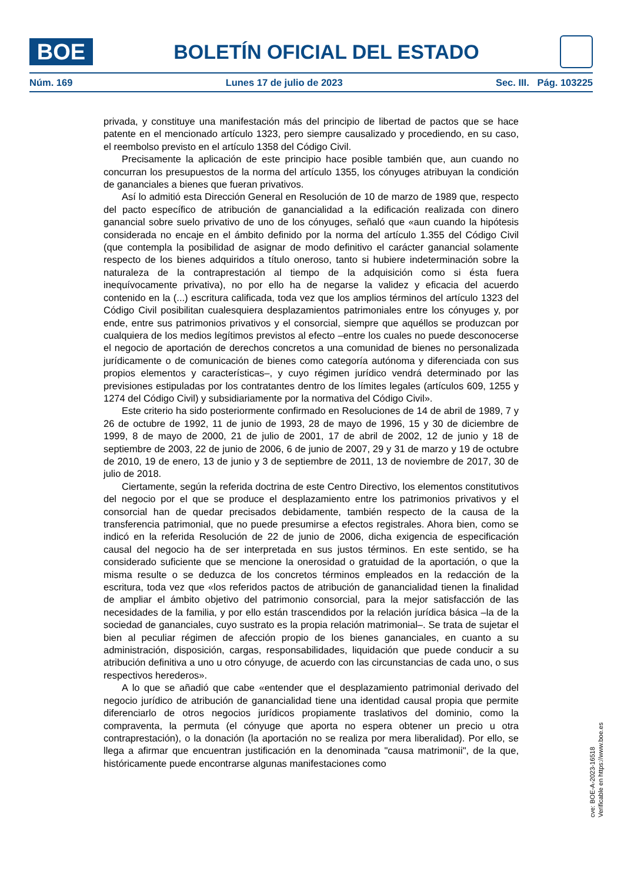BOE
BOLETÍN OFICIAL DEL ESTADO
Núm. 169 Lunes 17 de julio de 2023 Sec. III. Pág. 103225
privada, y constituye una manifestación más del principio de libertad de pactos que se hace patente en el mencionado artículo 1323, pero siempre causalizado y procediendo, en su caso, el reembolso previsto en el artículo 1358 del Código Civil.
Precisamente la aplicación de este principio hace posible también que, aun cuando no concurran los presupuestos de la norma del artículo 1355, los cónyuges atribuyan la condición de gananciales a bienes que fueran privativos.
Así lo admitió esta Dirección General en Resolución de 10 de marzo de 1989 que, respecto del pacto específico de atribución de ganancialidad a la edificación realizada con dinero ganancial sobre suelo privativo de uno de los cónyuges, señaló que «aun cuando la hipótesis considerada no encaje en el ámbito definido por la norma del artículo 1.355 del Código Civil (que contempla la posibilidad de asignar de modo definitivo el carácter ganancial solamente respecto de los bienes adquiridos a título oneroso, tanto si hubiere indeterminación sobre la naturaleza de la contraprestación al tiempo de la adquisición como si ésta fuera inequívocamente privativa), no por ello ha de negarse la validez y eficacia del acuerdo contenido en la (...) escritura calificada, toda vez que los amplios términos del artículo 1323 del Código Civil posibilitan cualesquiera desplazamientos patrimoniales entre los cónyuges y, por ende, entre sus patrimonios privativos y el consorcial, siempre que aquéllos se produzcan por cualquiera de los medios legítimos previstos al efecto –entre los cuales no puede desconocerse el negocio de aportación de derechos concretos a una comunidad de bienes no personalizada jurídicamente o de comunicación de bienes como categoría autónoma y diferenciada con sus propios elementos y características–, y cuyo régimen jurídico vendrá determinado por las previsiones estipuladas por los contratantes dentro de los límites legales (artículos 609, 1255 y 1274 del Código Civil) y subsidiariamente por la normativa del Código Civil».
Este criterio ha sido posteriormente confirmado en Resoluciones de 14 de abril de 1989, 7 y 26 de octubre de 1992, 11 de junio de 1993, 28 de mayo de 1996, 15 y 30 de diciembre de 1999, 8 de mayo de 2000, 21 de julio de 2001, 17 de abril de 2002, 12 de junio y 18 de septiembre de 2003, 22 de junio de 2006, 6 de junio de 2007, 29 y 31 de marzo y 19 de octubre de 2010, 19 de enero, 13 de junio y 3 de septiembre de 2011, 13 de noviembre de 2017, 30 de julio de 2018.
Ciertamente, según la referida doctrina de este Centro Directivo, los elementos constitutivos del negocio por el que se produce el desplazamiento entre los patrimonios privativos y el consorcial han de quedar precisados debidamente, también respecto de la causa de la transferencia patrimonial, que no puede presumirse a efectos registrales. Ahora bien, como se indicó en la referida Resolución de 22 de junio de 2006, dicha exigencia de especificación causal del negocio ha de ser interpretada en sus justos términos. En este sentido, se ha considerado suficiente que se mencione la onerosidad o gratuidad de la aportación, o que la misma resulte o se deduzca de los concretos términos empleados en la redacción de la escritura, toda vez que «los referidos pactos de atribución de ganancialidad tienen la finalidad de ampliar el ámbito objetivo del patrimonio consorcial, para la mejor satisfacción de las necesidades de la familia, y por ello están trascendidos por la relación jurídica básica –la de la sociedad de gananciales, cuyo sustrato es la propia relación matrimonial–. Se trata de sujetar el bien al peculiar régimen de afección propio de los bienes gananciales, en cuanto a su administración, disposición, cargas, responsabilidades, liquidación que puede conducir a su atribución definitiva a uno u otro cónyuge, de acuerdo con las circunstancias de cada uno, o sus respectivos herederos».
A lo que se añadió que cabe «entender que el desplazamiento patrimonial derivado del negocio jurídico de atribución de ganancialidad tiene una identidad causal propia que permite diferenciarlo de otros negocios jurídicos propiamente traslativos del dominio, como la compraventa, la permuta (el cónyuge que aporta no espera obtener un precio u otra contraprestación), o la donación (la aportación no se realiza por mera liberalidad). Por ello, se llega a afirmar que encuentran justificación en la denominada "causa matrimonii", de la que, históricamente puede encontrarse algunas manifestaciones como
cve: BOE-A-2023-16518
Verificable en https://www.boe.es